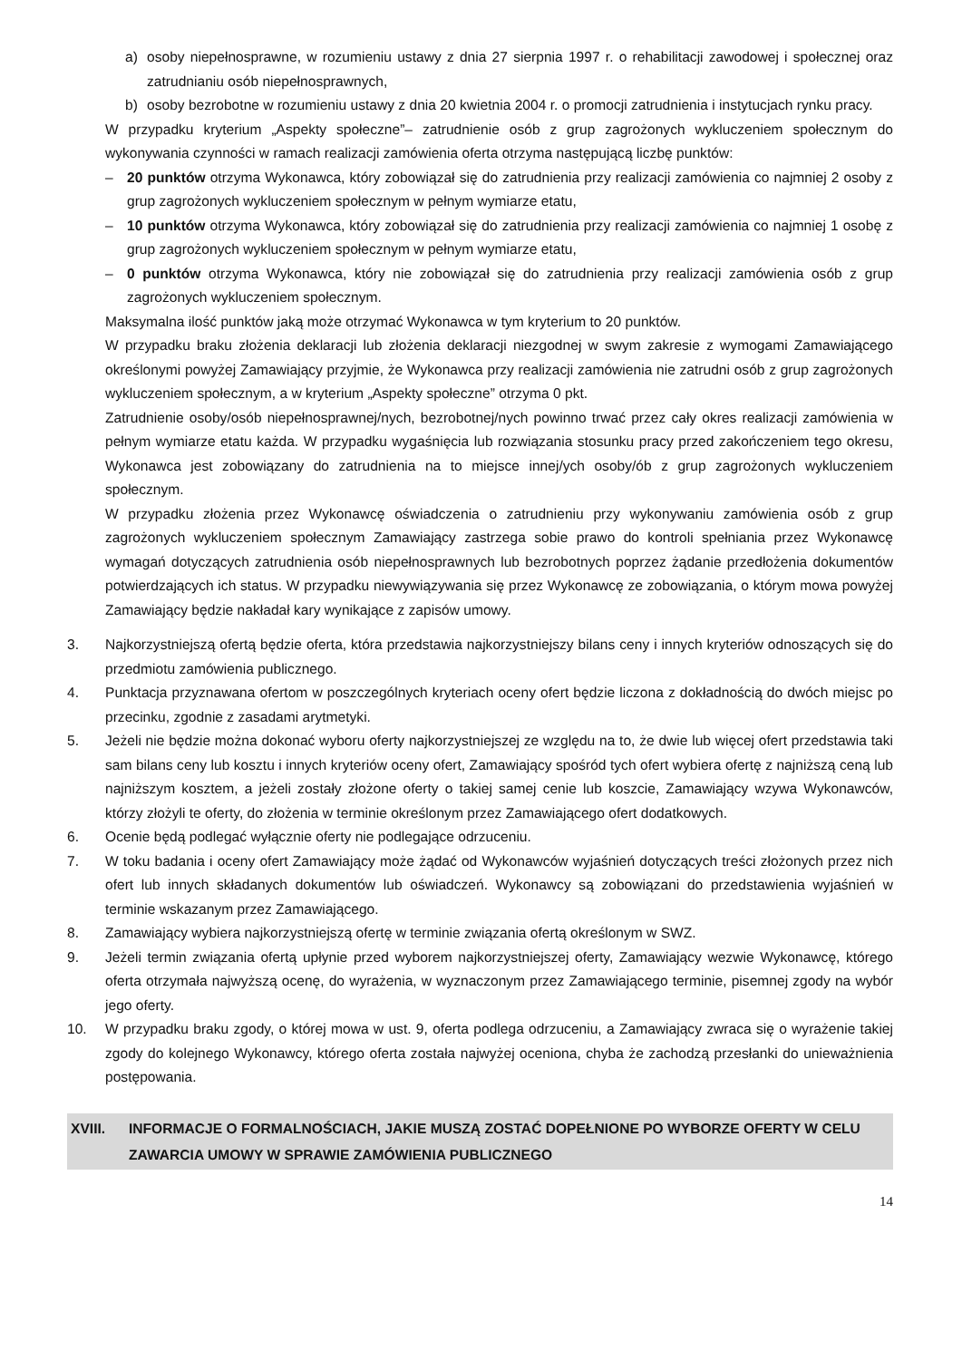a) osoby niepełnosprawne, w rozumieniu ustawy z dnia 27 sierpnia 1997 r. o rehabilitacji zawodowej i społecznej oraz zatrudnianiu osób niepełnosprawnych,
b) osoby bezrobotne w rozumieniu ustawy z dnia 20 kwietnia 2004 r. o promocji zatrudnienia i instytucjach rynku pracy.
W przypadku kryterium „Aspekty społeczne”– zatrudnienie osób z grup zagrożonych wykluczeniem społecznym do wykonywania czynności w ramach realizacji zamówienia oferta otrzyma następującą liczbę punktów:
– 20 punktów otrzyma Wykonawca, który zobowiązał się do zatrudnienia przy realizacji zamówienia co najmniej 2 osoby z grup zagrożonych wykluczeniem społecznym w pełnym wymiarze etatu,
– 10 punktów otrzyma Wykonawca, który zobowiązał się do zatrudnienia przy realizacji zamówienia co najmniej 1 osobę z grup zagrożonych wykluczeniem społecznym w pełnym wymiarze etatu,
– 0 punktów otrzyma Wykonawca, który nie zobowiązał się do zatrudnienia przy realizacji zamówienia osób z grup zagrożonych wykluczeniem społecznym.
Maksymalna ilość punktów jaką może otrzymać Wykonawca w tym kryterium to 20 punktów.
W przypadku braku złożenia deklaracji lub złożenia deklaracji niezgodnej w swym zakresie z wymogami Zamawiającego określonymi powyżej Zamawiający przyjmie, że Wykonawca przy realizacji zamówienia nie zatrudni osób z grup zagrożonych wykluczeniem społecznym, a w kryterium „Aspekty społeczne” otrzyma 0 pkt.
Zatrudnienie osoby/osób niepełnosprawnej/nych, bezrobotnej/nych powinno trwać przez cały okres realizacji zamówienia w pełnym wymiarze etatu każda. W przypadku wygaśnięcia lub rozwiązania stosunku pracy przed zakończeniem tego okresu, Wykonawca jest zobowiązany do zatrudnienia na to miejsce innej/ych osoby/ób z grup zagrożonych wykluczeniem społecznym.
W przypadku złożenia przez Wykonawcę oświadczenia o zatrudnieniu przy wykonywaniu zamówienia osób z grup zagrożonych wykluczeniem społecznym Zamawiający zastrzega sobie prawo do kontroli spełniania przez Wykonawcę wymagań dotyczących zatrudnienia osób niepełnosprawnych lub bezrobotnych poprzez żądanie przedłożenia dokumentów potwierdzających ich status. W przypadku niewywiązywania się przez Wykonawcę ze zobowiązania, o którym mowa powyżej Zamawiający będzie nakładał kary wynikające z zapisów umowy.
3. Najkorzystniejszą ofertą będzie oferta, która przedstawia najkorzystniejszy bilans ceny i innych kryteriów odnoszących się do przedmiotu zamówienia publicznego.
4. Punktacja przyznawana ofertom w poszczególnych kryteriach oceny ofert będzie liczona z dokładnością do dwóch miejsc po przecinku, zgodnie z zasadami arytmetyki.
5. Jeżeli nie będzie można dokonać wyboru oferty najkorzystniejszej ze względu na to, że dwie lub więcej ofert przedstawia taki sam bilans ceny lub kosztu i innych kryteriów oceny ofert, Zamawiający spośród tych ofert wybiera ofertę z najniższą ceną lub najniższym kosztem, a jeżeli zostały złożone oferty o takiej samej cenie lub koszcie, Zamawiający wzywa Wykonawców, którzy złożyli te oferty, do złożenia w terminie określonym przez Zamawiającego ofert dodatkowych.
6. Ocenie będą podlegać wyłącznie oferty nie podlegające odrzuceniu.
7. W toku badania i oceny ofert Zamawiający może żądać od Wykonawców wyjaśnień dotyczących treści złożonych przez nich ofert lub innych składanych dokumentów lub oświadczeń. Wykonawcy są zobowiązani do przedstawienia wyjaśnień w terminie wskazanym przez Zamawiającego.
8. Zamawiający wybiera najkorzystniejszą ofertę w terminie związania ofertą określonym w SWZ.
9. Jeżeli termin związania ofertą upłynie przed wyborem najkorzystniejszej oferty, Zamawiający wezwie Wykonawcę, którego oferta otrzymała najwyższą ocenę, do wyrażenia, w wyznaczonym przez Zamawiającego terminie, pisemnej zgody na wybór jego oferty.
10. W przypadku braku zgody, o której mowa w ust. 9, oferta podlega odrzuceniu, a Zamawiający zwraca się o wyrażenie takiej zgody do kolejnego Wykonawcy, którego oferta została najwyżej oceniona, chyba że zachodzą przesłanki do unieważnienia postępowania.
XVIII. INFORMACJE O FORMALNOŚCIACH, JAKIE MUSZĄ ZOSTAĆ DOPEŁNIONE PO WYBORZE OFERTY W CELU ZAWARCIA UMOWY W SPRAWIE ZAMÓWIENIA PUBLICZNEGO
14